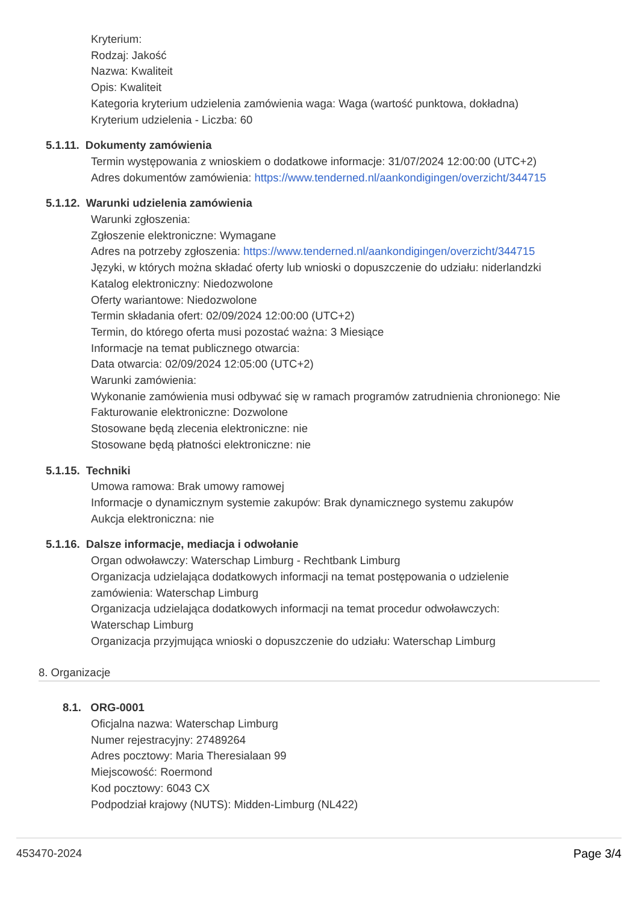Kryterium:
Rodzaj: Jakość
Nazwa: Kwaliteit
Opis: Kwaliteit
Kategoria kryterium udzielenia zamówienia waga: Waga (wartość punktowa, dokładna)
Kryterium udzielenia - Liczba: 60
5.1.11. Dokumenty zamówienia
Termin występowania z wnioskiem o dodatkowe informacje: 31/07/2024 12:00:00 (UTC+2)
Adres dokumentów zamówienia: https://www.tenderned.nl/aankondigingen/overzicht/344715
5.1.12. Warunki udzielenia zamówienia
Warunki zgłoszenia:
Zgłoszenie elektroniczne: Wymagane
Adres na potrzeby zgłoszenia: https://www.tenderned.nl/aankondigingen/overzicht/344715
Języki, w których można składać oferty lub wnioski o dopuszczenie do udziału: niderlandzki
Katalog elektroniczny: Niedozwolone
Oferty wariantowe: Niedozwolone
Termin składania ofert: 02/09/2024 12:00:00 (UTC+2)
Termin, do którego oferta musi pozostać ważna: 3 Miesiące
Informacje na temat publicznego otwarcia:
Data otwarcia: 02/09/2024 12:05:00 (UTC+2)
Warunki zamówienia:
Wykonanie zamówienia musi odbywać się w ramach programów zatrudnienia chronionego: Nie
Fakturowanie elektroniczne: Dozwolone
Stosowane będą zlecenia elektroniczne: nie
Stosowane będą płatności elektroniczne: nie
5.1.15. Techniki
Umowa ramowa: Brak umowy ramowej
Informacje o dynamicznym systemie zakupów: Brak dynamicznego systemu zakupów
Aukcja elektroniczna: nie
5.1.16. Dalsze informacje, mediacja i odwołanie
Organ odwoławczy: Waterschap Limburg - Rechtbank Limburg
Organizacja udzielająca dodatkowych informacji na temat postępowania o udzielenie
zamówienia: Waterschap Limburg
Organizacja udzielająca dodatkowych informacji na temat procedur odwoławczych:
Waterschap Limburg
Organizacja przyjmująca wnioski o dopuszczenie do udziału: Waterschap Limburg
8. Organizacje
8.1. ORG-0001
Oficjalna nazwa: Waterschap Limburg
Numer rejestracyjny: 27489264
Adres pocztowy: Maria Theresialaan 99
Miejscowość: Roermond
Kod pocztowy: 6043 CX
Podpodział krajowy (NUTS): Midden-Limburg (NL422)
453470-2024 Page 3/4